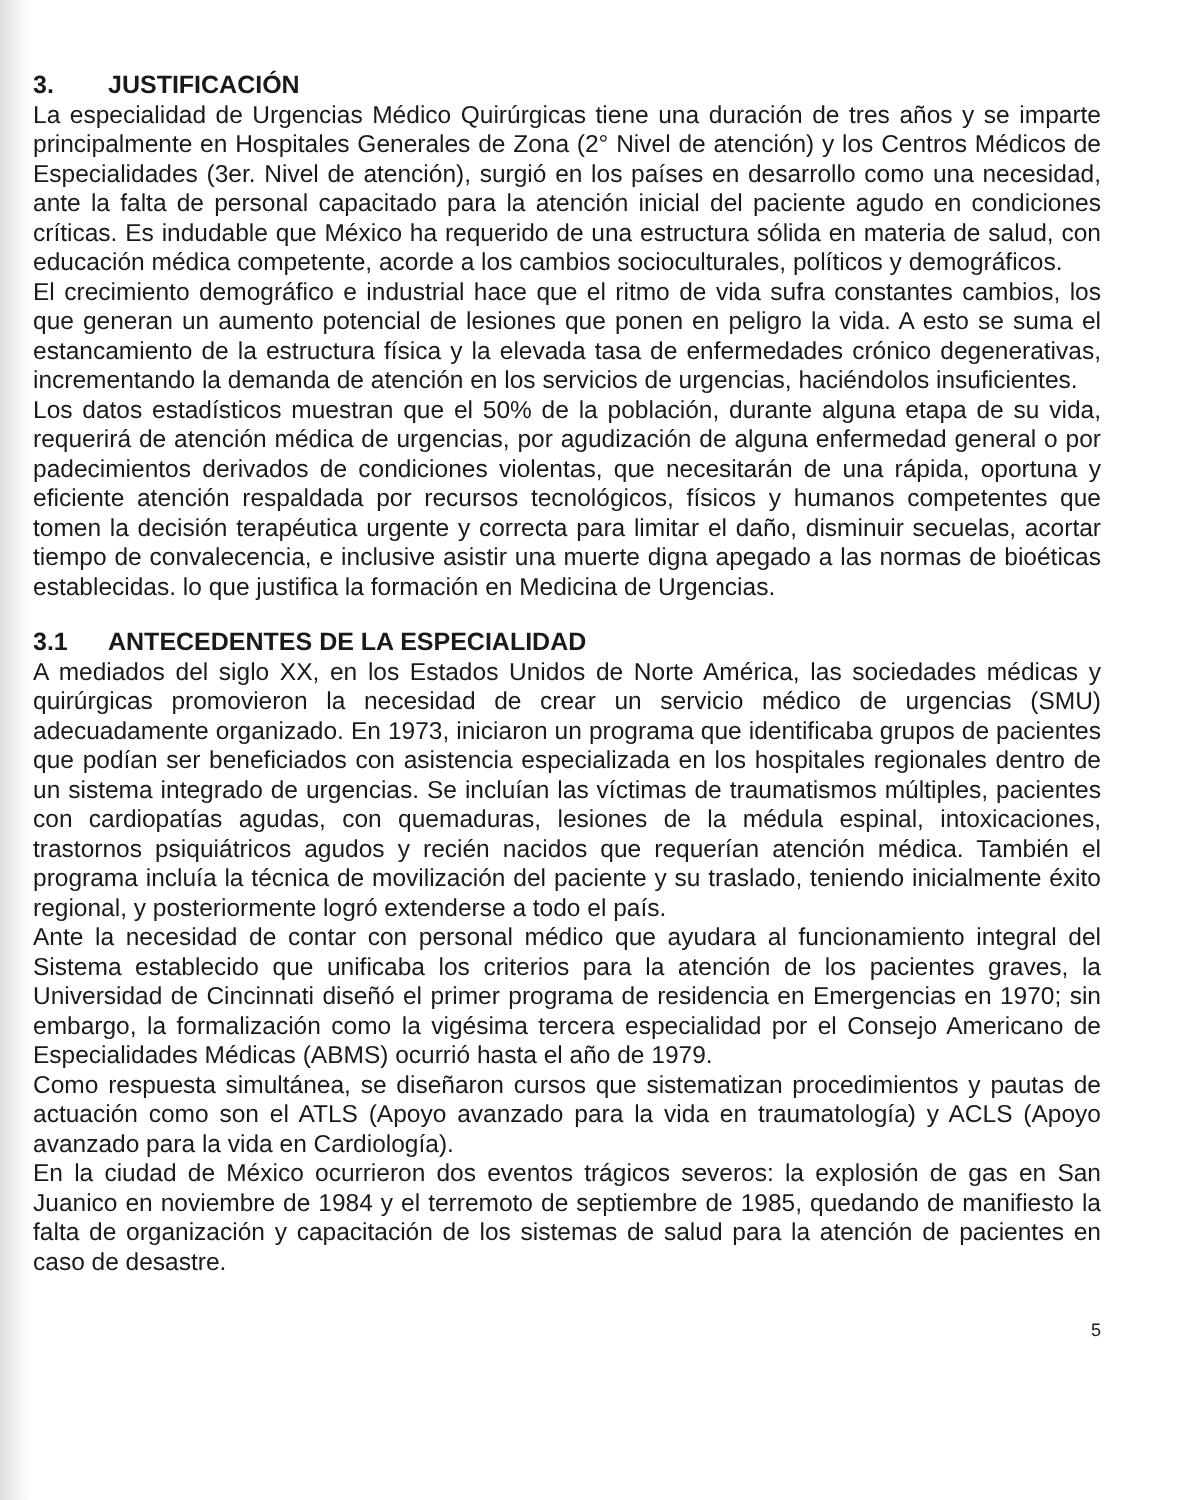3. JUSTIFICACIÓN
La especialidad de Urgencias Médico Quirúrgicas tiene una duración de tres años y se imparte principalmente en Hospitales Generales de Zona (2° Nivel de atención) y los Centros Médicos de Especialidades (3er. Nivel de atención), surgió en los países en desarrollo como una necesidad, ante la falta de personal capacitado para la atención inicial del paciente agudo en condiciones críticas. Es indudable que México ha requerido de una estructura sólida en materia de salud, con educación médica competente, acorde a los cambios socioculturales, políticos y demográficos.
El crecimiento demográfico e industrial hace que el ritmo de vida sufra constantes cambios, los que generan un aumento potencial de lesiones que ponen en peligro la vida. A esto se suma el estancamiento de la estructura física y la elevada tasa de enfermedades crónico degenerativas, incrementando la demanda de atención en los servicios de urgencias, haciéndolos insuficientes.
Los datos estadísticos muestran que el 50% de la población, durante alguna etapa de su vida, requerirá de atención médica de urgencias, por agudización de alguna enfermedad general o por padecimientos derivados de condiciones violentas, que necesitarán de una rápida, oportuna y eficiente atención respaldada por recursos tecnológicos, físicos y humanos competentes que tomen la decisión terapéutica urgente y correcta para limitar el daño, disminuir secuelas, acortar tiempo de convalecencia, e inclusive asistir una muerte digna apegado a las normas de bioéticas establecidas. lo que justifica la formación en Medicina de Urgencias.
3.1 ANTECEDENTES DE LA ESPECIALIDAD
A mediados del siglo XX, en los Estados Unidos de Norte América, las sociedades médicas y quirúrgicas promovieron la necesidad de crear un servicio médico de urgencias (SMU) adecuadamente organizado. En 1973, iniciaron un programa que identificaba grupos de pacientes que podían ser beneficiados con asistencia especializada en los hospitales regionales dentro de un sistema integrado de urgencias. Se incluían las víctimas de traumatismos múltiples, pacientes con cardiopatías agudas, con quemaduras, lesiones de la médula espinal, intoxicaciones, trastornos psiquiátricos agudos y recién nacidos que requerían atención médica. También el programa incluía la técnica de movilización del paciente y su traslado, teniendo inicialmente éxito regional, y posteriormente logró extenderse a todo el país.
Ante la necesidad de contar con personal médico que ayudara al funcionamiento integral del Sistema establecido que unificaba los criterios para la atención de los pacientes graves, la Universidad de Cincinnati diseñó el primer programa de residencia en Emergencias en 1970; sin embargo, la formalización como la vigésima tercera especialidad por el Consejo Americano de Especialidades Médicas (ABMS) ocurrió hasta el año de 1979.
Como respuesta simultánea, se diseñaron cursos que sistematizan procedimientos y pautas de actuación como son el ATLS (Apoyo avanzado para la vida en traumatología) y ACLS (Apoyo avanzado para la vida en Cardiología).
En la ciudad de México ocurrieron dos eventos trágicos severos: la explosión de gas en San Juanico en noviembre de 1984 y el terremoto de septiembre de 1985, quedando de manifiesto la falta de organización y capacitación de los sistemas de salud para la atención de pacientes en caso de desastre.
5